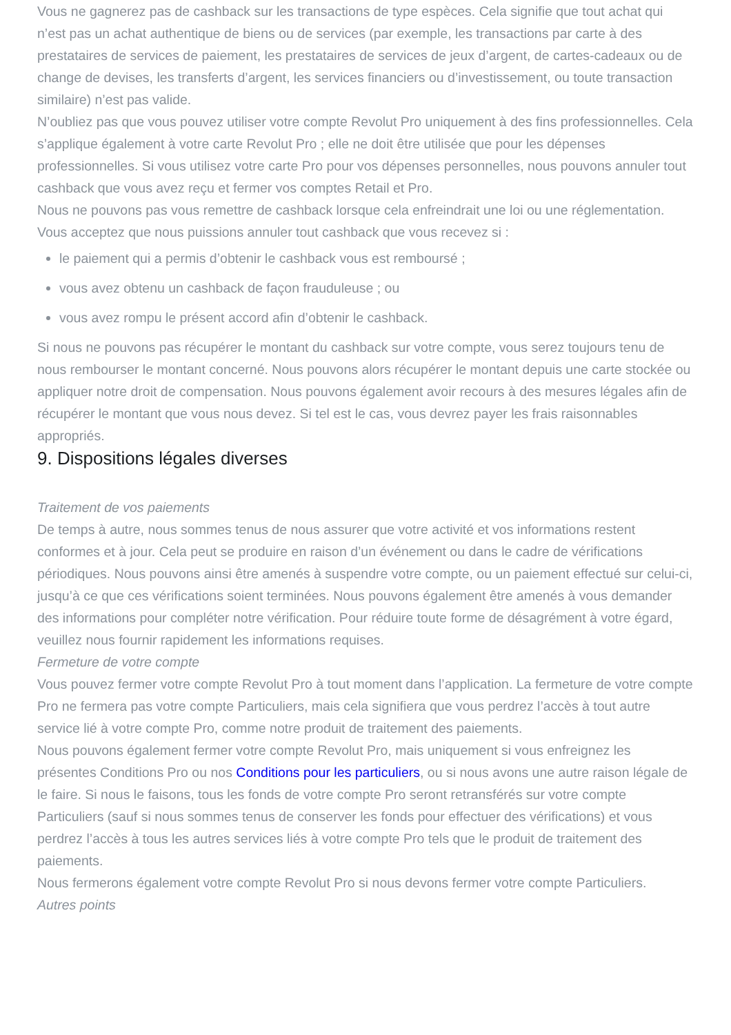Vous ne gagnerez pas de cashback sur les transactions de type espèces. Cela signifie que tout achat qui n’est pas un achat authentique de biens ou de services (par exemple, les transactions par carte à des prestataires de services de paiement, les prestataires de services de jeux d’argent, de cartes-cadeaux ou de change de devises, les transferts d’argent, les services financiers ou d’investissement, ou toute transaction similaire) n’est pas valide.
N’oubliez pas que vous pouvez utiliser votre compte Revolut Pro uniquement à des fins professionnelles. Cela s’applique également à votre carte Revolut Pro ; elle ne doit être utilisée que pour les dépenses professionnelles. Si vous utilisez votre carte Pro pour vos dépenses personnelles, nous pouvons annuler tout cashback que vous avez reçu et fermer vos comptes Retail et Pro.
Nous ne pouvons pas vous remettre de cashback lorsque cela enfreindrait une loi ou une réglementation.
Vous acceptez que nous puissions annuler tout cashback que vous recevez si :
le paiement qui a permis d’obtenir le cashback vous est remboursé ;
vous avez obtenu un cashback de façon frauduleuse ; ou
vous avez rompu le présent accord afin d’obtenir le cashback.
Si nous ne pouvons pas récupérer le montant du cashback sur votre compte, vous serez toujours tenu de nous rembourser le montant concerné. Nous pouvons alors récupérer le montant depuis une carte stockée ou appliquer notre droit de compensation. Nous pouvons également avoir recours à des mesures légales afin de récupérer le montant que vous nous devez. Si tel est le cas, vous devrez payer les frais raisonnables appropriés.
9. Dispositions légales diverses
Traitement de vos paiements
De temps à autre, nous sommes tenus de nous assurer que votre activité et vos informations restent conformes et à jour. Cela peut se produire en raison d’un événement ou dans le cadre de vérifications périodiques. Nous pouvons ainsi être amenés à suspendre votre compte, ou un paiement effectué sur celui-ci, jusqu’à ce que ces vérifications soient terminées. Nous pouvons également être amenés à vous demander des informations pour compléter notre vérification. Pour réduire toute forme de désagrément à votre égard, veuillez nous fournir rapidement les informations requises.
Fermeture de votre compte
Vous pouvez fermer votre compte Revolut Pro à tout moment dans l’application. La fermeture de votre compte Pro ne fermera pas votre compte Particuliers, mais cela signifiera que vous perdrez l’accès à tout autre service lié à votre compte Pro, comme notre produit de traitement des paiements.
Nous pouvons également fermer votre compte Revolut Pro, mais uniquement si vous enfreignez les présentes Conditions Pro ou nos Conditions pour les particuliers, ou si nous avons une autre raison légale de le faire. Si nous le faisons, tous les fonds de votre compte Pro seront retransférés sur votre compte Particuliers (sauf si nous sommes tenus de conserver les fonds pour effectuer des vérifications) et vous perdrez l’accès à tous les autres services liés à votre compte Pro tels que le produit de traitement des paiements.
Nous fermerons également votre compte Revolut Pro si nous devons fermer votre compte Particuliers.
Autres points